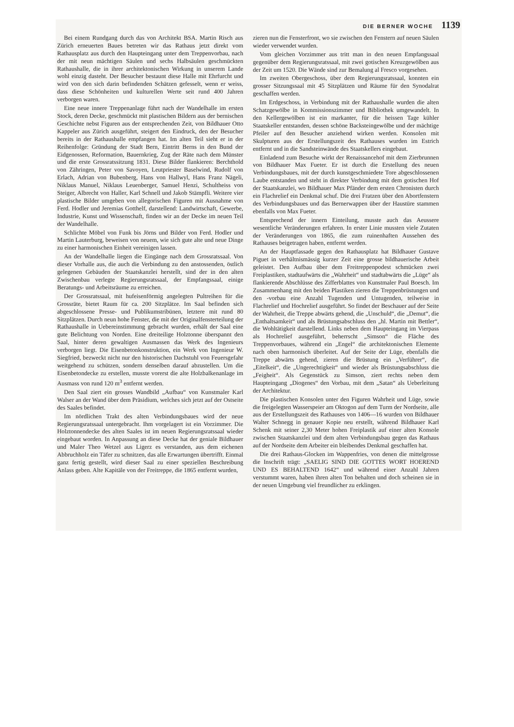DIE BERNER WOCHE 1139
Bei einem Rundgang durch das von Architekt BSA. Martin Risch aus Zürich erneuerten Baues betreten wir das Rathaus jetzt direkt vom Rathausplatz aus durch den Haupteingang unter dem Treppenvorbau, nach der mit neun mächtigen Säulen und sechs Halbsäulen geschmückten Rathaushalle, die in ihrer architektonischen Wirkung in unserem Lande wohl einzig dasteht. Der Besucher bestaunt diese Halle mit Ehrfurcht und wird von den sich darin befindenden Schätzen gefesselt, wenn er weiss, dass diese Schönheiten und kulturellen Werte seit rund 400 Jahren verborgen waren.
Eine neue innere Treppenanlage führt nach der Wandelhalle im ersten Stock, deren Decke, geschmückt mit plastischen Bildern aus der bernischen Geschichte nebst Figuren aus der entsprechenden Zeit, von Bildhauer Otto Kappeler aus Zürich ausgeführt, steigert den Eindruck, den der Besucher bereits in der Rathaushalle empfangen hat. Im alten Teil sieht er in der Reihenfolge: Gründung der Stadt Bern, Eintritt Berns in den Bund der Eidgenossen, Reformation, Bauernkrieg, Zug der Räte nach dem Münster und die erste Grossratssitzung 1831. Diese Bilder flankieren: Berchthold von Zähringen, Peter von Savoyen, Leutpriester Baselwind, Rudolf von Erlach, Adrian von Bubenberg, Hans von Hallwyl, Hans Franz Nägeli, Niklaus Manuel, Niklaus Leuenberger, Samuel Henzi, Schultheiss von Steiger, Albrecht von Haller, Karl Schnell und Jakob Stämpfli. Weitere vier plastische Bilder umgeben von allegorischen Figuren mit Ausnahme von Ferd. Hodler und Jeremias Gotthelf, darstellend: Landwirtschaft, Gewerbe, Industrie, Kunst und Wissenschaft, finden wir an der Decke im neuen Teil der Wandelhalle.
Schlichte Möbel von Funk bis Jörns und Bilder von Ferd. Hodler und Martin Lauterburg, beweisen von neuem, wie sich gute alte und neue Dinge zu einer harmonischen Einheit vereinigen lassen.
An der Wandelhalle liegen die Eingänge nach dem Grossratssaal. Von dieser Vorhalle aus, die auch die Verbindung zu den anstossenden, östlich gelegenen Gebäuden der Staatskanzlei herstellt, sind der in den alten Zwischenbau verlegte Regierungsratssaal, der Empfangssaal, einige Beratungs- und Arbeitsräume zu erreichen.
Der Grossratssaal, mit hufeisenförmig angelegten Pultreihen für die Grossräte, bietet Raum für ca. 200 Sitzplätze. Im Saal befinden sich abgeschlossene Presse- und Publikumstribünen, letztere mit rund 80 Sitzplätzen. Durch neun hohe Fenster, die mit der Originalfensterteilung der Rathaushalle in Uebereinstimmung gebracht wurden, erhält der Saal eine gute Belichtung von Norden. Eine dreiteilige Holztonne überspannt den Saal, hinter deren gewaltigen Ausmassen das Werk des Ingenieurs verborgen liegt. Die Eisenbetonkonstruktion, ein Werk von Ingenieur W. Siegfried, bezweckt nicht nur den historischen Dachstuhl von Feuersgefahr weitgehend zu schützen, sondern denselben darauf abzustellen. Um die Eisenbetondecke zu erstellen, musste vorerst die alte Holzbalkenanlage im Ausmass von rund 120 m<sup>3</sup> entfernt werden.
Den Saal ziert ein grosses Wandbild „Aufbau“ von Kunstmaler Karl Walser an der Wand über dem Präsidium, welches sich jetzt auf der Ostseite des Saales befindet.
Im nördlichen Trakt des alten Verbindungsbaues wird der neue Regierungsratssaal untergebracht. Ihm vorgelagert ist ein Vorzimmer. Die Holztonnendecke des alten Saales ist im neuen Regierungsratssaal wieder eingebaut worden. In Anpassung an diese Decke hat der geniale Bildhauer und Maler Theo Wetzel aus Ligerz es verstanden, aus dem eichenen Abbruchholz ein Täfer zu schnitzen, das alle Erwartungen übertrifft. Einmal ganz fertig gestellt, wird dieser Saal zu einer speziellen Beschreibung Anlass geben. Alte Kapitäle von der Freitreppe, die 1865 entfernt wurden,
zieren nun die Fensterfront, wo sie zwischen den Fenstern auf neuen Säulen wieder verwendet wurden.
Vom gleichen Vorzimmer aus tritt man in den neuen Empfangssaal gegenüber dem Regierungsratssaal, mit zwei gotischen Kreuzgewölben aus der Zeit um 1520. Die Wände sind zur Bemalung al Fresco vorgesehen.
Im zweiten Obergeschoss, über dem Regierungsratssaal, konnten ein grosser Sitzungssaal mit 45 Sitzplätzen und Räume für den Synodalrat geschaffen werden.
Im Erdgeschoss, in Verbindung mit der Rathaushalle wurden die alten Schatzgewölbe in Kommissionszimmer und Bibliothek umgewandelt. In den Kellergewölben ist ein markanter, für die heissen Tage kühler Staatskeller entstanden, dessen schöne Backsteingewölbe und der mächtige Pfeiler auf den Besucher anziehend wirken werden. Konsolen mit Skulpturen aus der Erstellungszeit des Rathauses wurden im Estrich entfernt und in die Sandsteinwände des Staatskellers eingebaut.
Einladend zum Besuche wirkt der Renaissancehof mit dem Zierbrunnen von Bildhauer Max Fueter. Er ist durch die Erstellung des neuen Verbindungsbaues, mit der durch kunstgeschmiedete Tore abgeschlossenen Laube entstanden und steht in direkter Verbindung mit dem gotischen Hof der Staatskanzlei, wo Bildhauer Max Pfänder dem ersten Chronisten durch ein Flachrelief ein Denkmal schuf. Die drei Fratzen über den Abortfenstern des Verbindungsbaues und das Bernerwappen über der Haustüre stammen ebenfalls von Max Fueter.
Entsprechend der innern Einteilung, musste auch das Aeussere wesentliche Veränderungen erfahren. In erster Linie mussten viele Zutaten der Veränderungen von 1865, die zum ruinenhaften Aussehen des Rathauses beigetragen haben, entfernt werden.
An der Hauptfassade gegen den Rathausplatz hat Bildhauer Gustave Piguet in verhältnismässig kurzer Zeit eine grosse bildhauerische Arbeit geleistet. Den Aufbau über dem Freitreppenpodest schmücken zwei Freiplastiken, stadtaufwärts die „Wahrheit“ und stadtabwärts die „Lüge“ als flankierende Abschlüsse des Zifferblattes von Kunstmaler Paul Boesch. Im Zusammenhang mit den beiden Plastiken zieren die Treppenbrüstungen und den -vorbau eine Anzahl Tugenden und Untugenden, teilweise in Flachrelief und Hochrelief ausgeführt. So findet der Beschauer auf der Seite der Wahrheit, die Treppe abwärts gehend, die „Unschuld“, die „Demut“, die „Enthaltsamkeit“ und als Brüstungsabschluss den „hl. Martin mit Bettler“, die Wohltätigkeit darstellend. Links neben dem Haupteingang im Vierpass als Hochrelief ausgeführt, beherrscht „Simson“ die Fläche des Treppenvorbaues, während ein „Engel“ die architektonischen Elemente nach oben harmonisch überleitet. Auf der Seite der Lüge, ebenfalls die Treppe abwärts gehend, zieren die Brüstung ein „Verführer“, die „Eitelkeit“, die „Ungerechtigkeit“ und wieder als Brüstungsabschluss die „Feigheit“. Als Gegenstück zu Simson, ziert rechts neben dem Haupteingang „Diogenes“ den Vorbau, mit dem „Satan“ als Ueberleitung der Architektur.
Die plastischen Konsolen unter den Figuren Wahrheit und Lüge, sowie die freigelegten Wasserspeier am Oktogon auf dem Turm der Nordseite, alle aus der Erstellungszeit des Rathauses von 1406—16 wurden von Bildhauer Walter Schnegg in genauer Kopie neu erstellt, während Bildhauer Karl Schenk mit seiner 2,30 Meter hohen Freiplastik auf einer alten Konsole zwischen Staatskanzlei und dem alten Verbindungsbau gegen das Rathaus auf der Nordseite dem Arbeiter ein bleibendes Denkmal geschaffen hat.
Die drei Rathaus-Glocken im Wappenfries, von denen die mittelgrosse die Inschrift trägt: „SAELIG SIND DIE GOTTES WORT HOEREND UND ES BEHALTEND 1642“ und während einer Anzahl Jahren verstummt waren, haben ihren alten Ton behalten und doch scheinen sie in der neuen Umgebung viel freundlicher zu erklingen.